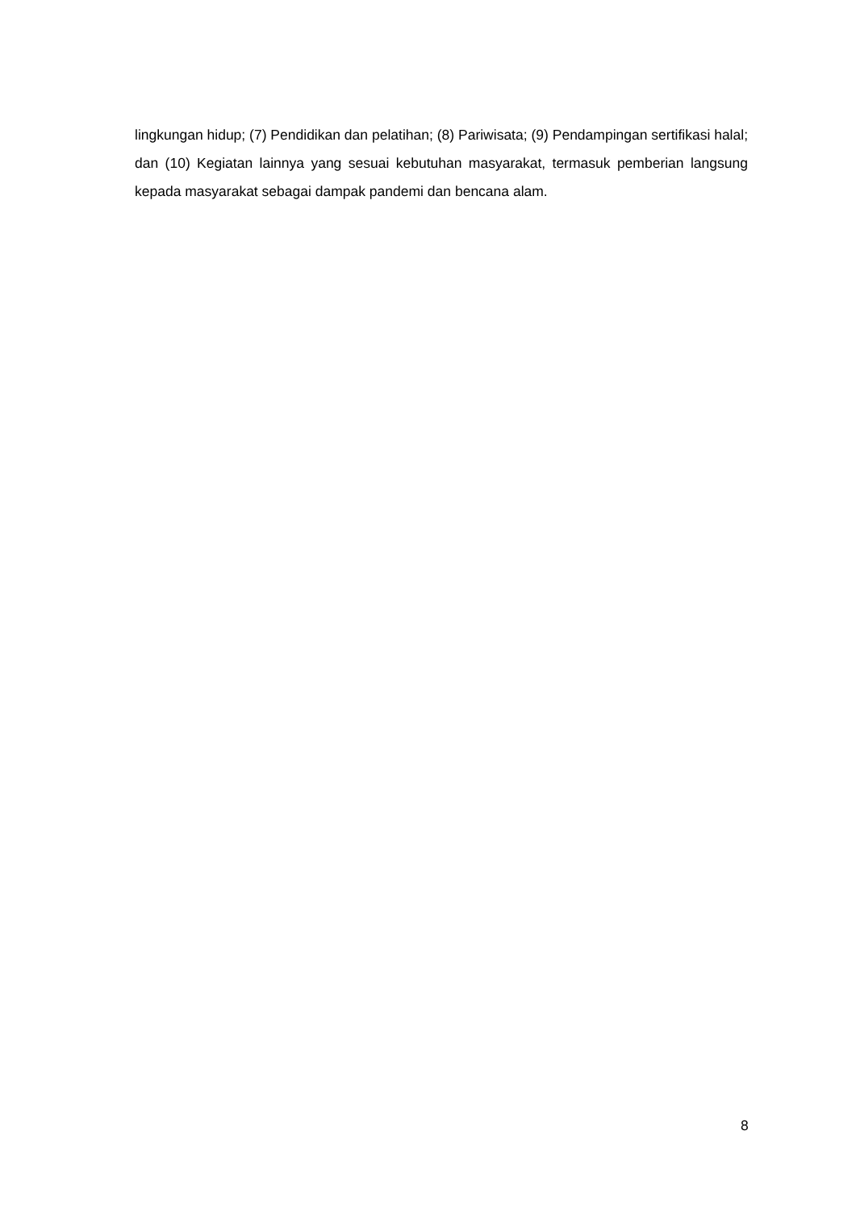lingkungan hidup; (7) Pendidikan dan pelatihan; (8) Pariwisata; (9) Pendampingan sertifikasi halal; dan (10) Kegiatan lainnya yang sesuai kebutuhan masyarakat, termasuk pemberian langsung kepada masyarakat sebagai dampak pandemi dan bencana alam.
8